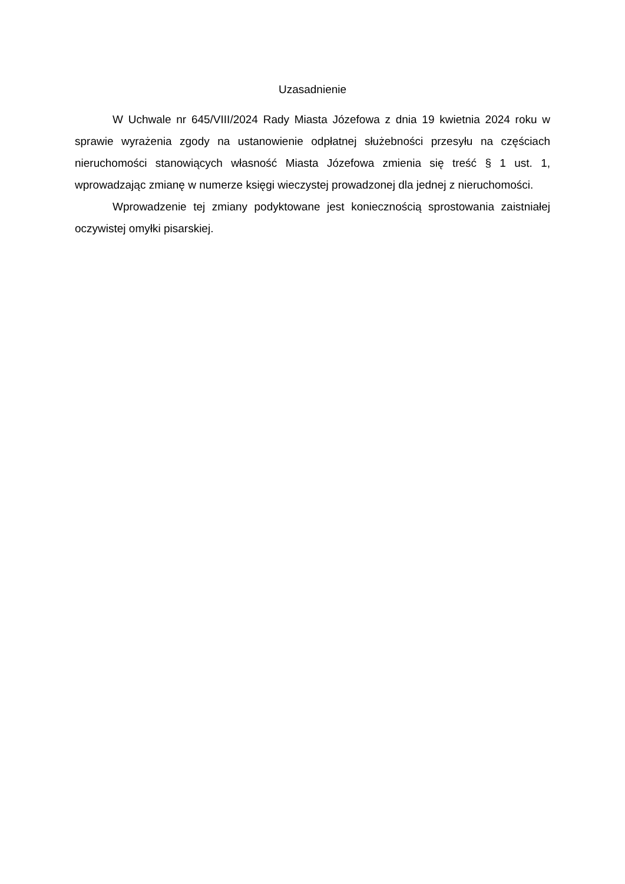Uzasadnienie
W Uchwale nr 645/VIII/2024 Rady Miasta Józefowa z dnia 19 kwietnia 2024 roku w sprawie wyrażenia zgody na ustanowienie odpłatnej służebności przesyłu na częściach nieruchomości stanowiących własność Miasta Józefowa zmienia się treść § 1 ust. 1, wprowadzając zmianę w numerze księgi wieczystej prowadzonej dla jednej z nieruchomości.
Wprowadzenie tej zmiany podyktowane jest koniecznością sprostowania zaistniałej oczywistej omyłki pisarskiej.